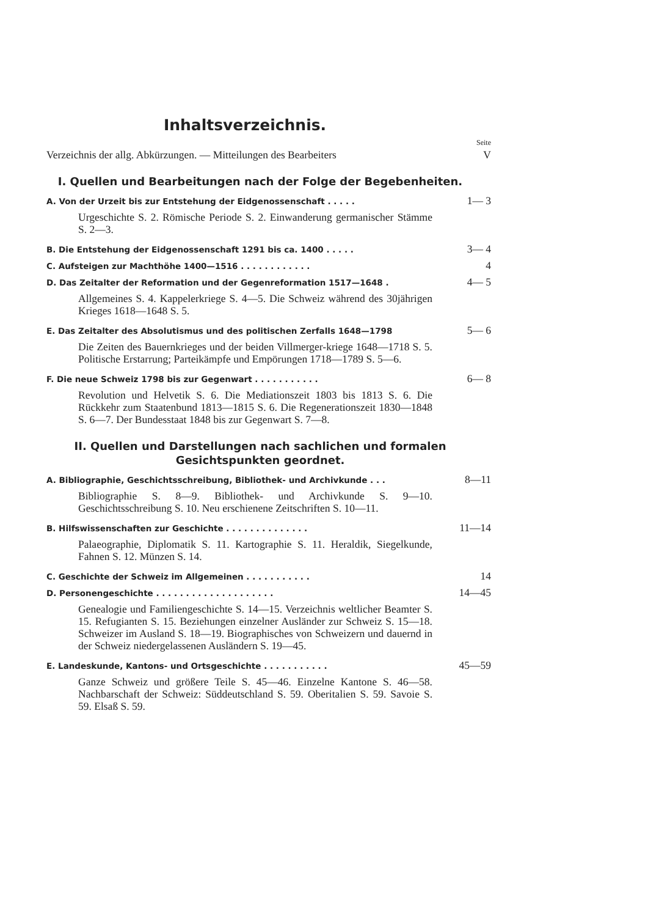Inhaltsverzeichnis.
Seite
Verzeichnis der allg. Abkürzungen. — Mitteilungen des Bearbeiters V
I. Quellen und Bearbeitungen nach der Folge der Begebenheiten.
A. Von der Urzeit bis zur Entstehung der Eidgenossenschaft . . . . . 1— 3
Urgeschichte S. 2. Römische Periode S. 2. Einwanderung germanischer Stämme S. 2—3.
B. Die Entstehung der Eidgenossenschaft 1291 bis ca. 1400 . . . . . 3— 4
C. Aufsteigen zur Machthöhe 1400—1516 . . . . . . . . . . . . 4
D. Das Zeitalter der Reformation und der Gegenreformation 1517—1648 . 4— 5
Allgemeines S. 4. Kappelerkriege S. 4—5. Die Schweiz während des 30jährigen Krieges 1618—1648 S. 5.
E. Das Zeitalter des Absolutismus und des politischen Zerfalls 1648—1798 5— 6
Die Zeiten des Bauernkrieges und der beiden Villmerger-kriege 1648—1718 S. 5. Politische Erstarrung; Parteikämpfe und Empörungen 1718—1789 S. 5—6.
F. Die neue Schweiz 1798 bis zur Gegenwart . . . . . . . . . . . 6— 8
Revolution und Helvetik S. 6. Die Mediationszeit 1803 bis 1813 S. 6. Die Rückkehr zum Staatenbund 1813—1815 S. 6. Die Regenerationszeit 1830—1848 S. 6—7. Der Bundesstaat 1848 bis zur Gegenwart S. 7—8.
II. Quellen und Darstellungen nach sachlichen und formalen Gesichtspunkten geordnet.
A. Bibliographie, Geschichtsschreibung, Bibliothek- und Archivkunde . . . 8—11
Bibliographie S. 8—9. Bibliothek- und Archivkunde S. 9—10. Geschichtsschreibung S. 10. Neu erschienene Zeitschriften S. 10—11.
B. Hilfswissenschaften zur Geschichte . . . . . . . . . . . . . . 11—14
Palaeographie, Diplomatik S. 11. Kartographie S. 11. Heraldik, Siegelkunde, Fahnen S. 12. Münzen S. 14.
C. Geschichte der Schweiz im Allgemeinen . . . . . . . . . . . 14
D. Personengeschichte . . . . . . . . . . . . . . . . . . . . 14—45
Genealogie und Familiengeschichte S. 14—15. Verzeichnis weltlicher Beamter S. 15. Refugianten S. 15. Beziehungen einzelner Ausländer zur Schweiz S. 15—18. Schweizer im Ausland S. 18—19. Biographisches von Schweizern und dauernd in der Schweiz niedergelassenen Ausländern S. 19—45.
E. Landeskunde, Kantons- und Ortsgeschichte . . . . . . . . . . . 45—59
Ganze Schweiz und größere Teile S. 45—46. Einzelne Kantone S. 46—58. Nachbarschaft der Schweiz: Süddeutschland S. 59. Oberitalien S. 59. Savoie S. 59. Elsaß S. 59.